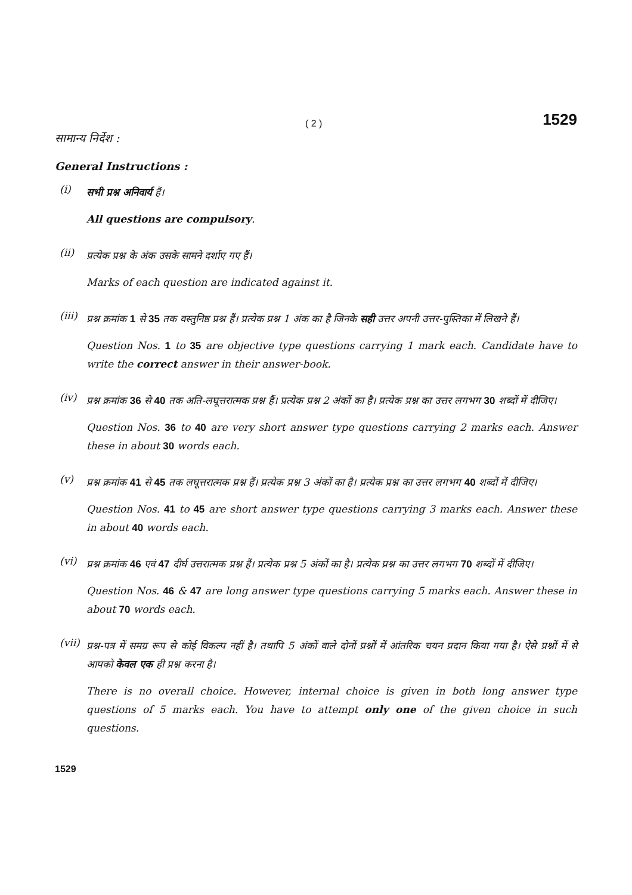( 2 ) 1529
सामान्य निर्देश :
General Instructions :
(i)
सभी प्रश्न अनिवार्य हैं।
All questions are compulsory.
(ii)
प्रत्येक प्रश्न के अंक उसके सामने दर्शाए गए हैं।
Marks of each question are indicated against it.
(iii)
प्रश्न क्रमांक 1 से 35 तक वस्तुनिष्ठ प्रश्न हैं। प्रत्येक प्रश्न 1 अंक का है जिनके सही उत्तर अपनी उत्तर-पुस्तिका में लिखने हैं।
Question Nos. 1 to 35 are objective type questions carrying 1 mark each. Candidate have to write the correct answer in their answer-book.
(iv)
प्रश्न क्रमांक 36 से 40 तक अति-लघूत्तरात्मक प्रश्न हैं। प्रत्येक प्रश्न 2 अंकों का है। प्रत्येक प्रश्न का उत्तर लगभग 30 शब्दों में दीजिए।
Question Nos. 36 to 40 are very short answer type questions carrying 2 marks each. Answer these in about 30 words each.
(v)
प्रश्न क्रमांक 41 से 45 तक लघूत्तरात्मक प्रश्न हैं। प्रत्येक प्रश्न 3 अंकों का है। प्रत्येक प्रश्न का उत्तर लगभग 40 शब्दों में दीजिए।
Question Nos. 41 to 45 are short answer type questions carrying 3 marks each. Answer these in about 40 words each.
(vi)
प्रश्न क्रमांक 46 एवं 47 दीर्घ उत्तरात्मक प्रश्न हैं। प्रत्येक प्रश्न 5 अंकों का है। प्रत्येक प्रश्न का उत्तर लगभग 70 शब्दों में दीजिए।
Question Nos. 46 & 47 are long answer type questions carrying 5 marks each. Answer these in about 70 words each.
(vii)
प्रश्न-पत्र में समग्र रूप से कोई विकल्प नहीं है। तथापि 5 अंकों वाले दोनों प्रश्नों में आंतरिक चयन प्रदान किया गया है। ऐसे प्रश्नों में से आपको केवल एक ही प्रश्न करना है।
There is no overall choice. However, internal choice is given in both long answer type questions of 5 marks each. You have to attempt only one of the given choice in such questions.
1529